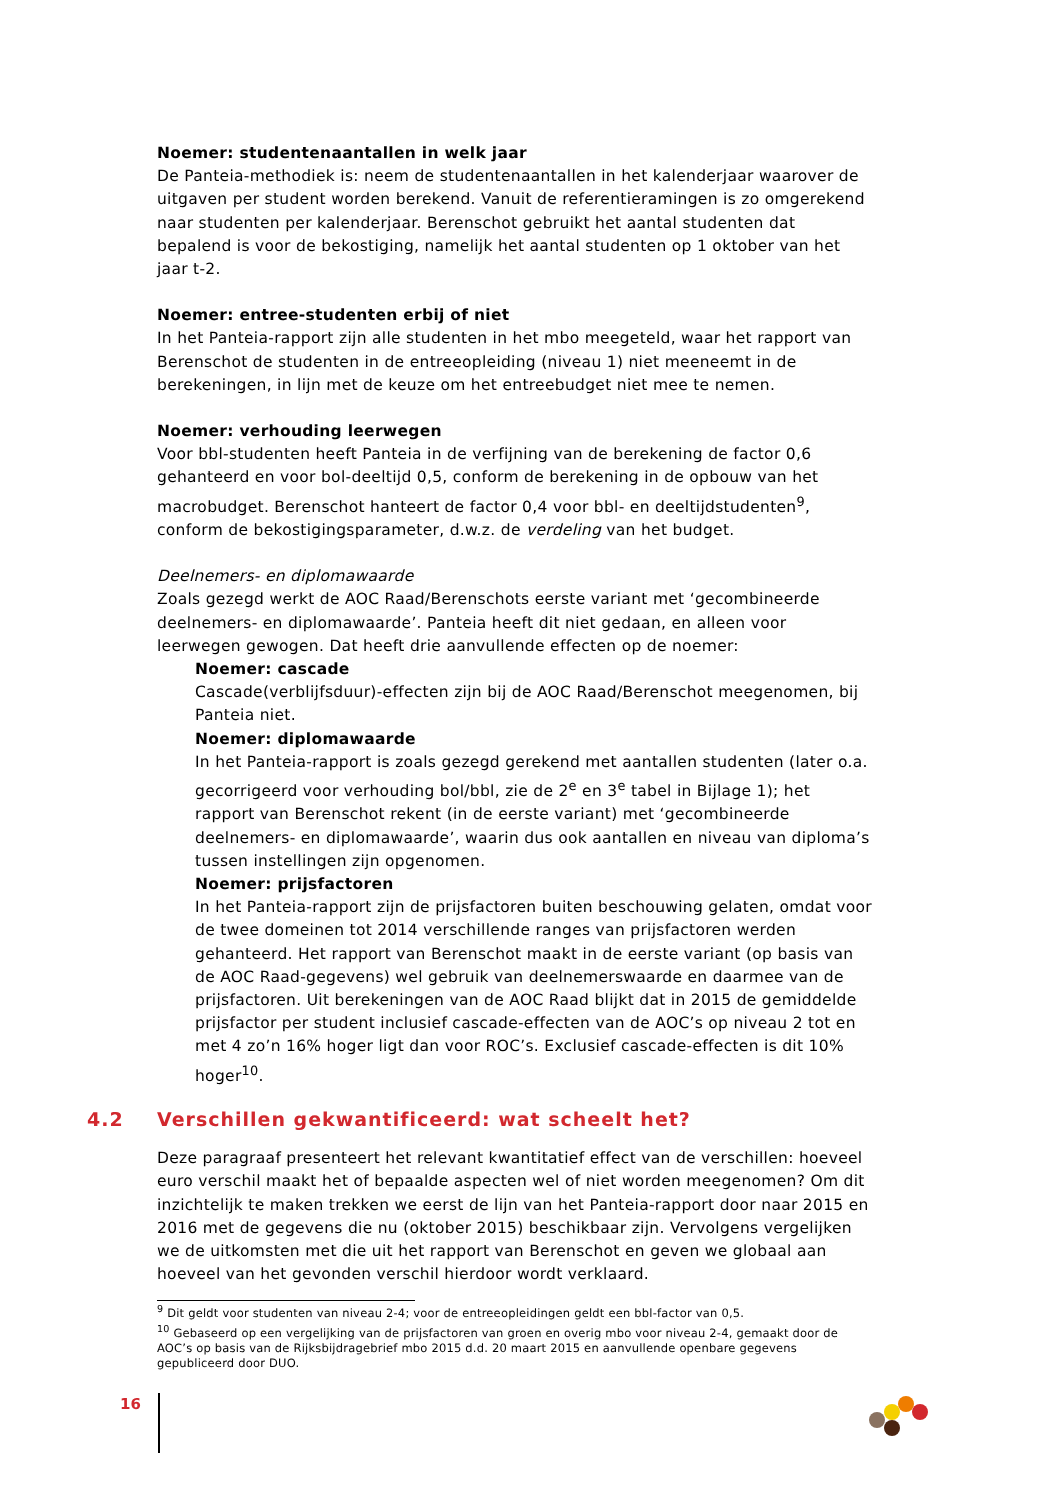Noemer: studentenaantallen in welk jaar
De Panteia-methodiek is: neem de studentenaantallen in het kalenderjaar waarover de uitgaven per student worden berekend. Vanuit de referentieramingen is zo omgerekend naar studenten per kalenderjaar. Berenschot gebruikt het aantal studenten dat bepalend is voor de bekostiging, namelijk het aantal studenten op 1 oktober van het jaar t-2.
Noemer: entree-studenten erbij of niet
In het Panteia-rapport zijn alle studenten in het mbo meegeteld, waar het rapport van Berenschot de studenten in de entreeopleiding (niveau 1) niet meeneemt in de berekeningen, in lijn met de keuze om het entreebudget niet mee te nemen.
Noemer: verhouding leerwegen
Voor bbl-studenten heeft Panteia in de verfijning van de berekening de factor 0,6 gehanteerd en voor bol-deeltijd 0,5, conform de berekening in de opbouw van het macrobudget. Berenschot hanteert de factor 0,4 voor bbl- en deeltijdstudenten<sup>9</sup>, conform de bekostigingsparameter, d.w.z. de verdeling van het budget.
Deelnemers- en diplomawaarde
Zoals gezegd werkt de AOC Raad/Berenschots eerste variant met ‘gecombineerde deelnemers- en diplomawaarde’. Panteia heeft dit niet gedaan, en alleen voor leerwegen gewogen. Dat heeft drie aanvullende effecten op de noemer:
Noemer: cascade
Cascade(verblijfsduur)-effecten zijn bij de AOC Raad/Berenschot meegenomen, bij Panteia niet.
Noemer: diplomawaarde
In het Panteia-rapport is zoals gezegd gerekend met aantallen studenten (later o.a. gecorrigeerd voor verhouding bol/bbl, zie de 2<sup>e</sup> en 3<sup>e</sup> tabel in Bijlage 1); het rapport van Berenschot rekent (in de eerste variant) met ‘gecombineerde deelnemers- en diplomawaarde’, waarin dus ook aantallen en niveau van diploma’s tussen instellingen zijn opgenomen.
Noemer: prijsfactoren
In het Panteia-rapport zijn de prijsfactoren buiten beschouwing gelaten, omdat voor de twee domeinen tot 2014 verschillende ranges van prijsfactoren werden gehanteerd. Het rapport van Berenschot maakt in de eerste variant (op basis van de AOC Raad-gegevens) wel gebruik van deelnemerswaarde en daarmee van de prijsfactoren. Uit berekeningen van de AOC Raad blijkt dat in 2015 de gemiddelde prijsfactor per student inclusief cascade-effecten van de AOC’s op niveau 2 tot en met 4 zo’n 16% hoger ligt dan voor ROC’s. Exclusief cascade-effecten is dit 10% hoger<sup>10</sup>.
4.2 Verschillen gekwantificeerd: wat scheelt het?
Deze paragraaf presenteert het relevant kwantitatief effect van de verschillen: hoeveel euro verschil maakt het of bepaalde aspecten wel of niet worden meegenomen? Om dit inzichtelijk te maken trekken we eerst de lijn van het Panteia-rapport door naar 2015 en 2016 met de gegevens die nu (oktober 2015) beschikbaar zijn. Vervolgens vergelijken we de uitkomsten met die uit het rapport van Berenschot en geven we globaal aan hoeveel van het gevonden verschil hierdoor wordt verklaard.
<sup>9</sup> Dit geldt voor studenten van niveau 2-4; voor de entreeopleidingen geldt een bbl-factor van 0,5.
<sup>10</sup> Gebaseerd op een vergelijking van de prijsfactoren van groen en overig mbo voor niveau 2-4, gemaakt door de AOC’s op basis van de Rijksbijdragebrief mbo 2015 d.d. 20 maart 2015 en aanvullende openbare gegevens gepubliceerd door DUO.
16